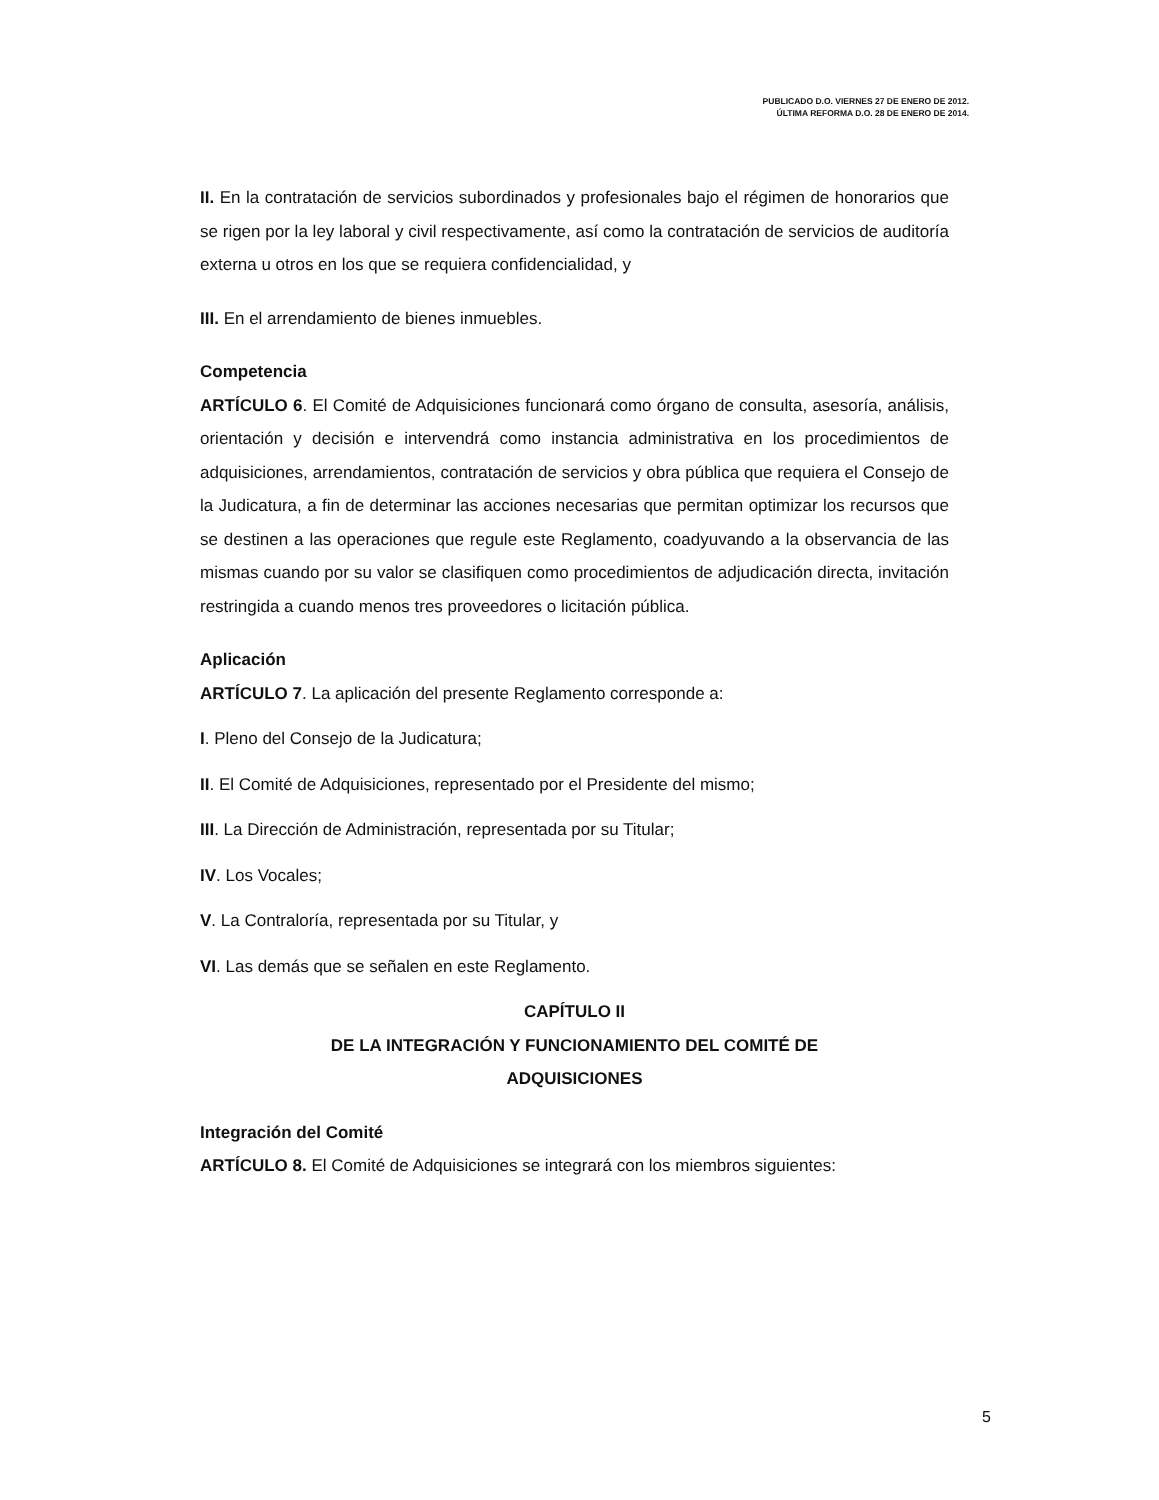PUBLICADO D.O. VIERNES 27 DE ENERO DE 2012.
ÚLTIMA REFORMA D.O. 28 DE ENERO DE 2014.
II. En la contratación de servicios subordinados y profesionales bajo el régimen de honorarios que se rigen por la ley laboral y civil respectivamente, así como la contratación de servicios de auditoría externa u otros en los que se requiera confidencialidad, y
III. En el arrendamiento de bienes inmuebles.
Competencia
ARTÍCULO 6. El Comité de Adquisiciones funcionará como órgano de consulta, asesoría, análisis, orientación y decisión e intervendrá como instancia administrativa en los procedimientos de adquisiciones, arrendamientos, contratación de servicios y obra pública que requiera el Consejo de la Judicatura, a fin de determinar las acciones necesarias que permitan optimizar los recursos que se destinen a las operaciones que regule este Reglamento, coadyuvando a la observancia de las mismas cuando por su valor se clasifiquen como procedimientos de adjudicación directa, invitación restringida a cuando menos tres proveedores o licitación pública.
Aplicación
ARTÍCULO 7. La aplicación del presente Reglamento corresponde a:
I. Pleno del Consejo de la Judicatura;
II. El Comité de Adquisiciones, representado por el Presidente del mismo;
III. La Dirección de Administración, representada por su Titular;
IV. Los Vocales;
V. La Contraloría, representada por su Titular, y
VI. Las demás que se señalen en este Reglamento.
CAPÍTULO II
DE LA INTEGRACIÓN Y FUNCIONAMIENTO DEL COMITÉ DE
ADQUISICIONES
Integración del Comité
ARTÍCULO 8. El Comité de Adquisiciones se integrará con los miembros siguientes:
5